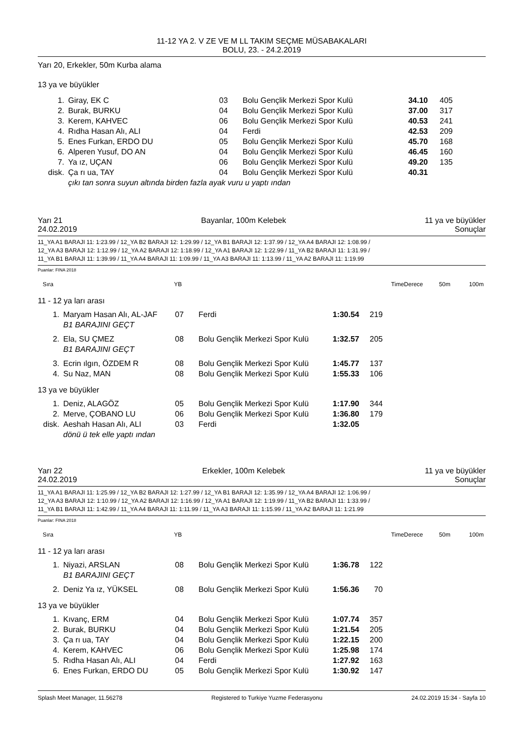11-12 YA 2. V ZE VE M LL TAKIM SEÇME MÜSABAKALARI
BOLU, 23. - 24.2.2019
Yarı 20, Erkekler, 50m Kurba alama
13 ya ve büyükler
| 1. | Giray, EK C | 03 | Bolu Gençlik Merkezi Spor Kulü | 34.10 | 405 |
| 2. | Burak, BURKU | 04 | Bolu Gençlik Merkezi Spor Kulü | 37.00 | 317 |
| 3. | Kerem, KAHVEC | 06 | Bolu Gençlik Merkezi Spor Kulü | 40.53 | 241 |
| 4. | Rıdha Hasan Alı, ALI | 04 | Ferdi | 42.53 | 209 |
| 5. | Enes Furkan, ERDO DU | 05 | Bolu Gençlik Merkezi Spor Kulü | 45.70 | 168 |
| 6. | Alperen Yusuf, DO AN | 04 | Bolu Gençlik Merkezi Spor Kulü | 46.45 | 160 |
| 7. | Ya ız, UÇAN | 06 | Bolu Gençlik Merkezi Spor Kulü | 49.20 | 135 |
| disk. | Ça rı ua, TAY | 04 | Bolu Gençlik Merkezi Spor Kulü | 40.31 | |
| | çıkı tan sonra suyun altında birden fazla ayak vuru u yaptı ından | | | | |
Yarı 21 Bayanlar, 100m Kelebek 11 ya ve büyükler
24.02.2019 Sonuçlar
11_YA A1 BARAJI 11: 1:23.99 / 12_YA B2 BARAJI 12: 1:29.99 / 12_YA B1 BARAJI 12: 1:37.99 / 12_YA A4 BARAJI 12: 1:08.99 /
12_YA A3 BARAJI 12: 1:12.99 / 12_YA A2 BARAJI 12: 1:18.99 / 12_YA A1 BARAJI 12: 1:22.99 / 11_YA B2 BARAJI 11: 1:31.99 /
11_YA B1 BARAJI 11: 1:39.99 / 11_YA A4 BARAJI 11: 1:09.99 / 11_YA A3 BARAJI 11: 1:13.99 / 11_YA A2 BARAJI 11: 1:19.99
Puanlar: FINA 2018
| Sıra | YB | TimeDerece | 50m | 100m |
11 - 12 ya ları arası
| 1. | Maryam Hasan Alı, AL-JAF | 07 | Ferdi | 1:30.54 | 219 |
| | B1 BARAJINI GEÇT | | | | |
| 2. | Ela, SU ÇMEZ | 08 | Bolu Gençlik Merkezi Spor Kulü | 1:32.57 | 205 |
| | B1 BARAJINI GEÇT | | | | |
| 3. | Ecrin ılgın, ÖZDEM R | 08 | Bolu Gençlik Merkezi Spor Kulü | 1:45.77 | 137 |
| 4. | Su Naz, MAN | 08 | Bolu Gençlik Merkezi Spor Kulü | 1:55.33 | 106 |
13 ya ve büyükler
| 1. | Deniz, ALAGÖZ | 05 | Bolu Gençlik Merkezi Spor Kulü | 1:17.90 | 344 |
| 2. | Merve, ÇOBANO LU | 06 | Bolu Gençlik Merkezi Spor Kulü | 1:36.80 | 179 |
| disk. | Aeshah Hasan Alı, ALI | 03 | Ferdi | 1:32.05 | |
| | dönü ü tek elle yaptı ından | | | | |
Yarı 22 Erkekler, 100m Kelebek 11 ya ve büyükler
24.02.2019 Sonuçlar
11_YA A1 BARAJI 11: 1:25.99 / 12_YA B2 BARAJI 12: 1:27.99 / 12_YA B1 BARAJI 12: 1:35.99 / 12_YA A4 BARAJI 12: 1:06.99 /
12_YA A3 BARAJI 12: 1:10.99 / 12_YA A2 BARAJI 12: 1:16.99 / 12_YA A1 BARAJI 12: 1:19.99 / 11_YA B2 BARAJI 11: 1:33.99 /
11_YA B1 BARAJI 11: 1:42.99 / 11_YA A4 BARAJI 11: 1:11.99 / 11_YA A3 BARAJI 11: 1:15.99 / 11_YA A2 BARAJI 11: 1:21.99
Puanlar: FINA 2018
| Sıra | YB | TimeDerece | 50m | 100m |
11 - 12 ya ları arası
| 1. | Niyazi, ARSLAN | 08 | Bolu Gençlik Merkezi Spor Kulü | 1:36.78 | 122 |
| | B1 BARAJINI GEÇT | | | | |
| 2. | Deniz Ya ız, YÜKSEL | 08 | Bolu Gençlik Merkezi Spor Kulü | 1:56.36 | 70 |
13 ya ve büyükler
| 1. | Kıvanç, ERM | 04 | Bolu Gençlik Merkezi Spor Kulü | 1:07.74 | 357 |
| 2. | Burak, BURKU | 04 | Bolu Gençlik Merkezi Spor Kulü | 1:21.54 | 205 |
| 3. | Ça rı ua, TAY | 04 | Bolu Gençlik Merkezi Spor Kulü | 1:22.15 | 200 |
| 4. | Kerem, KAHVEC | 06 | Bolu Gençlik Merkezi Spor Kulü | 1:25.98 | 174 |
| 5. | Rıdha Hasan Alı, ALI | 04 | Ferdi | 1:27.92 | 163 |
| 6. | Enes Furkan, ERDO DU | 05 | Bolu Gençlik Merkezi Spor Kulü | 1:30.92 | 147 |
Splash Meet Manager, 11.56278 Registered to Turkiye Yuzme Federasyonu 24.02.2019 15:34 - Sayfa 10